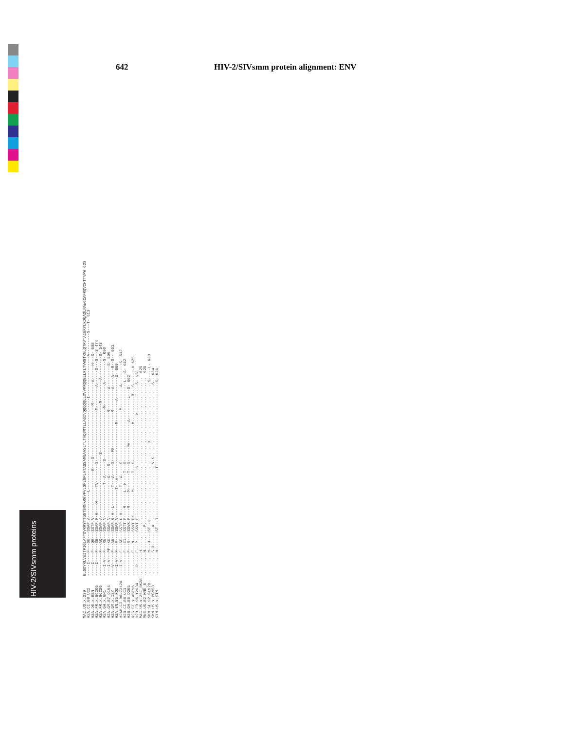642 HIV-2/SIVsmm protein alignment: ENV
HIV-2/SIVsmm proteins
MAC.US.x.239 ELGDYKLVEITPIGLAPTDVKRYTTGGTSRNKRGVFVLGFLGFLATAGSAMGAASLTLTAQSRTLLAGIVQQQQQLLDVVKRQQELLRLTVWGTKNLQTRVTAIEKYLKDQAQLNAWGCAFRQVCHTTVPW 623 H2A.CI.88.UC2 -----I----F---SE---SSAP.A-----------L---------------------------------------I-----------------A---------S---T- 613 H2A.DE.x.BEN -----I----F---QR---SSTP.V--------------------R----S----------------------M---------A------H---S- 608 H2A.FR.x.96206 -----I----F---SE---SSAP.P-H----M------TV--------S----------------------M---------A------S---S---S 474 H2A.FR.x.96226 ----------F---AQ---SSAP.A---------------------------S---------------------M---------A---------S- 543 H2A.GH.x.GH1 ----I-V---F---RE---SSAP.V--------------T--A------S----------------------M---------A---------S- 600 H2A.GM.87.D194 ----I-V---PF--KE---SSAP.V-----------------G----S----------------------M---------A---------S- 599 H2A.GM.x.ISY ----V-----F---AE---SSAP.G-H--L--------T---A-----S----FR---------------M---------A----A---R--S-- 601 H2A.SN.85.ROD ----I-V---F---P----SSAP.V------------T---A-----------------------M---------A---------S- 609 H2AB.CI.90.7312A ----I-V---F---SE---SSTP.G-H-----------T---A-----S----------------------M---------A---------S- 612 H2B.CI.88.UC1 ----------F---EI---SSTT.P----M------L--M----T---S----------------------------------L---S- 612 H2B.GH.86.D205 ----------F---R----SSVK.P----M------M-------T---S------PV---------A---------L---S- 602 H2G.CI.x.ABT96 ----------F---N----SSVT.PK----------M-------T---S----------------M-----------R---S-------D 625 H2U.FR.96.12034 ----R-----F---P----SSVT.P---------------------S----------------------M------------S- 618 MAC.US.x.251_BK28 ..........H.......................................................................... 625 MNE.US.82.MNE_8 ..........N..........P............................................................... 625 SMM.SL.92.SL92B ..........M---H----ST.-K.................................X.........................S-----L- 630 SMM.US.x.PGM53 ..........S-R------.-A..........................V-S...............................S-- 634 STM.US.x.STM ..........N--------ST.--T---------------------T------------------------------------S- 626